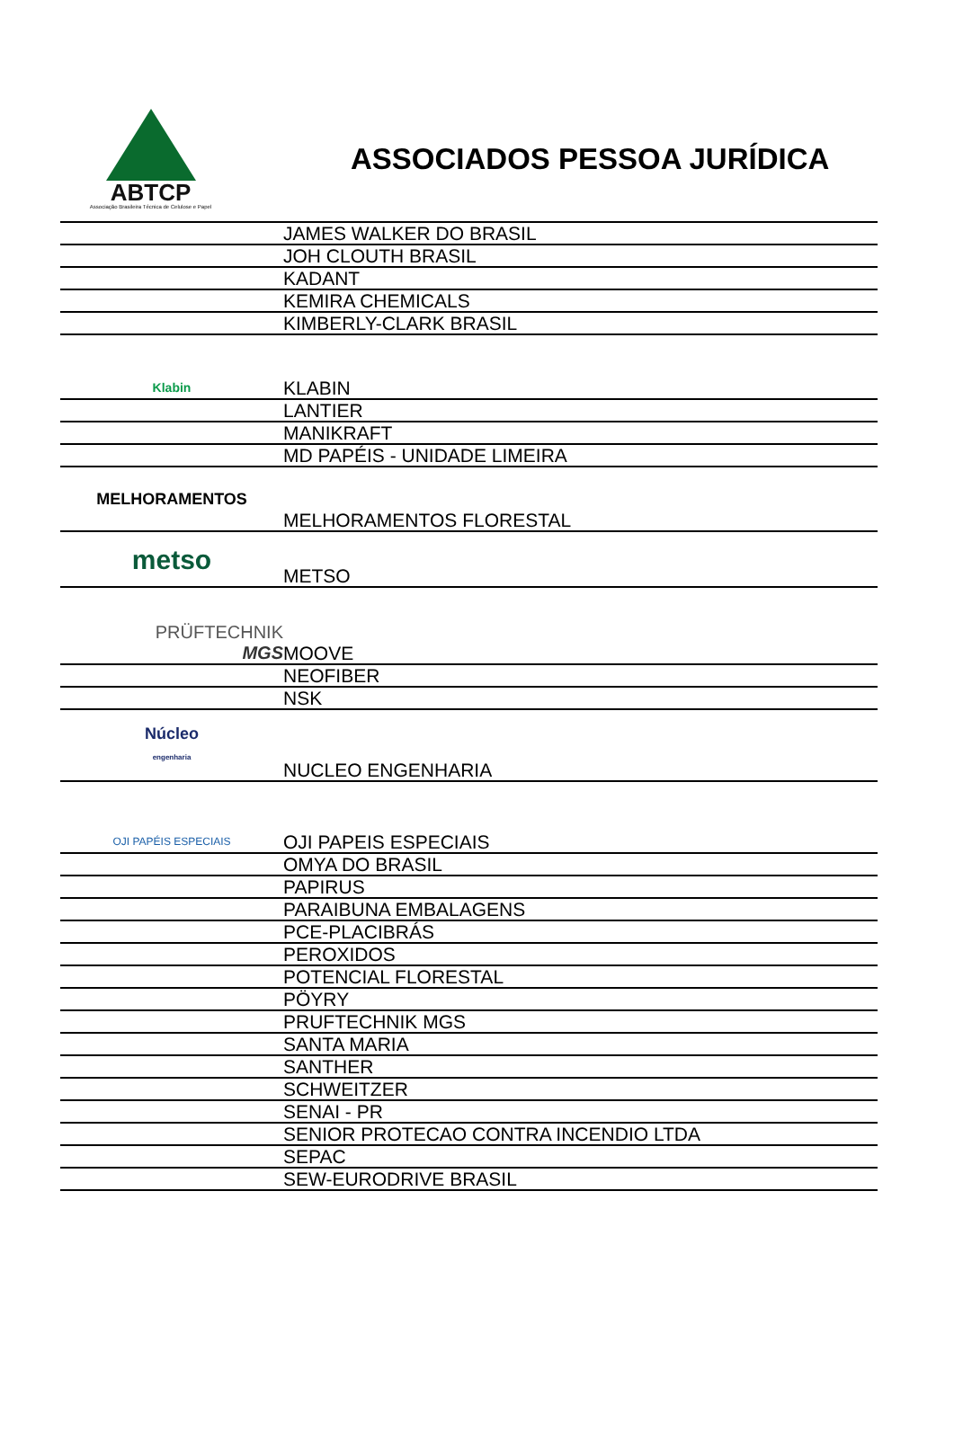ABTCP
Associação Brasileira Técnica de Celulose e Papel
ASSOCIADOS PESSOA JURÍDICA
| | JAMES WALKER DO BRASIL |
| | JOH CLOUTH BRASIL |
| | KADANT |
| | KEMIRA CHEMICALS |
| | KIMBERLY-CLARK BRASIL |
| Klabin | KLABIN |
| | LANTIER |
| | MANIKRAFT |
| | MD PAPÉIS - UNIDADE LIMEIRA |
| MELHORAMENTOS | MELHORAMENTOS FLORESTAL |
| metso | METSO |
| PRÜFTECHNIK MGS | MOOVE |
| | NEOFIBER |
| | NSK |
| Núcleo engenharia | NUCLEO ENGENHARIA |
| OJI PAPÉIS ESPECIAIS | OJI PAPEIS ESPECIAIS |
| | OMYA DO BRASIL |
| | PAPIRUS |
| | PARAIBUNA EMBALAGENS |
| | PCE-PLACIBRÁS |
| | PEROXIDOS |
| | POTENCIAL FLORESTAL |
| | PÖYRY |
| | PRUFTECHNIK MGS |
| | SANTA MARIA |
| | SANTHER |
| | SCHWEITZER |
| | SENAI - PR |
| | SENIOR PROTECAO CONTRA INCENDIO LTDA |
| | SEPAC |
| | SEW-EURODRIVE BRASIL |